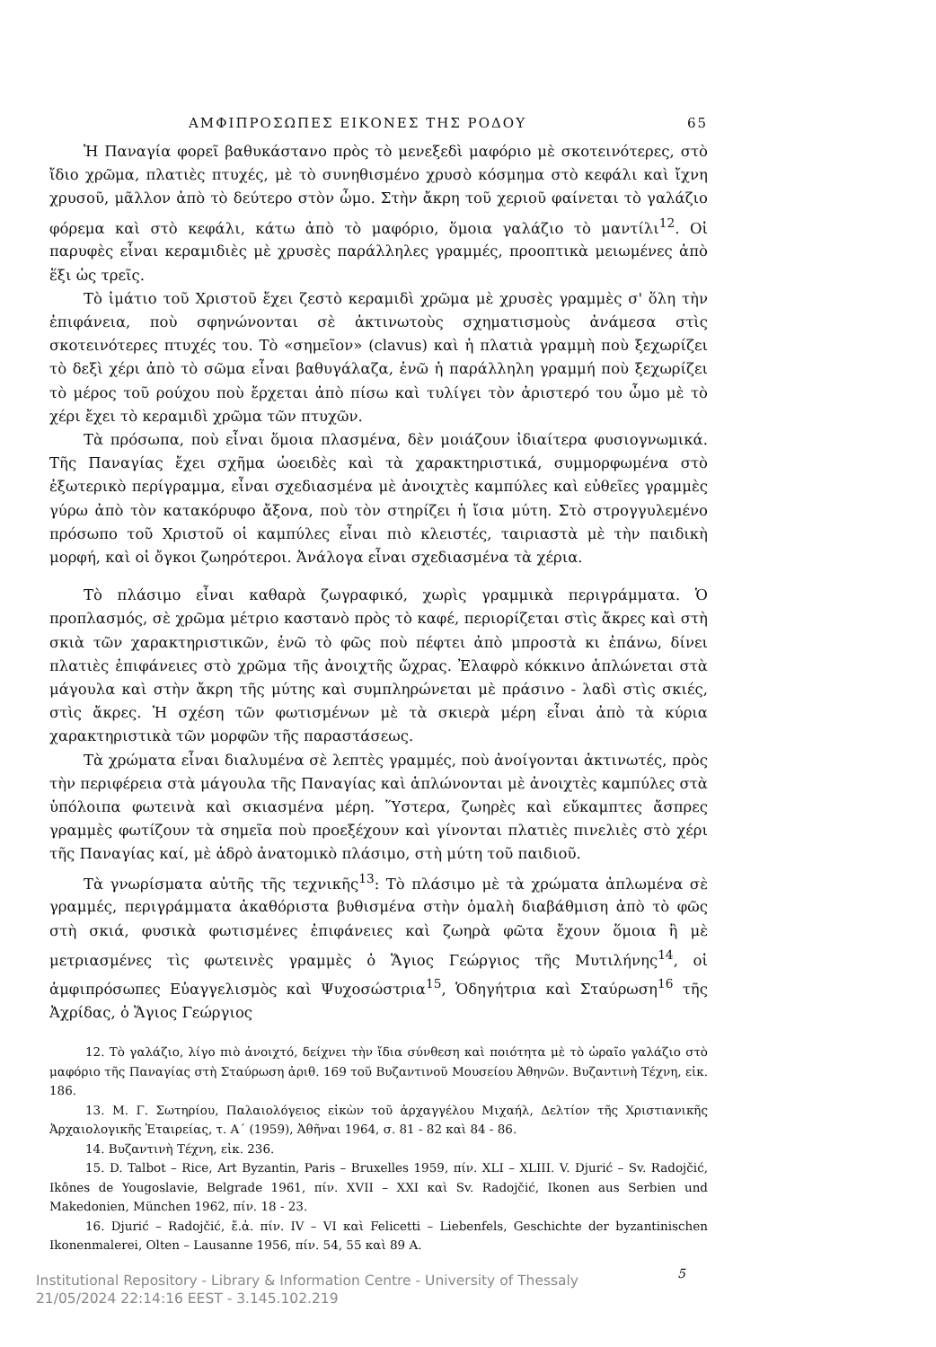ΑΜΦΙΠΡΟΣΩΠΕΣ ΕΙΚΟΝΕΣ ΤΗΣ ΡΟΔΟΥ 65
Ἡ Παναγία φορεῖ βαθυκάστανο πρὸς τὸ μενεξεδὶ μαφόριο μὲ σκοτεινότερες, στὸ ἴδιο χρῶμα, πλατιὲς πτυχές, μὲ τὸ συνηθισμένο χρυσὸ κόσμημα στὸ κεφάλι καὶ ἴχνη χρυσοῦ, μᾶλλον ἀπὸ τὸ δεύτερο στὸν ὦμο. Στὴν ἄκρη τοῦ χεριοῦ φαίνεται τὸ γαλάζιο φόρεμα καὶ στὸ κεφάλι, κάτω ἀπὸ τὸ μαφόριο, ὅμοια γαλάζιο τὸ μαντίλι<sup>12</sup>. Οἱ παρυφὲς εἶναι κεραμιδιὲς μὲ χρυσὲς παράλληλες γραμμές, προοπτικὰ μειωμένες ἀπὸ ἕξι ὡς τρεῖς.
Τὸ ἱμάτιο τοῦ Χριστοῦ ἔχει ζεστὸ κεραμιδὶ χρῶμα μὲ χρυσὲς γραμμὲς σ' ὅλη τὴν ἐπιφάνεια, ποὺ σφηνώνονται σὲ ἀκτινωτοὺς σχηματισμοὺς ἀνάμεσα στὶς σκοτεινότερες πτυχές του. Τὸ «σημεῖον» (clavus) καὶ ἡ πλατιὰ γραμμὴ ποὺ ξεχωρίζει τὸ δεξὶ χέρι ἀπὸ τὸ σῶμα εἶναι βαθυγάλαζα, ἐνῶ ἡ παράλληλη γραμμή ποὺ ξεχωρίζει τὸ μέρος τοῦ ρούχου ποὺ ἔρχεται ἀπὸ πίσω καὶ τυλίγει τὸν ἀριστερό του ὦμο μὲ τὸ χέρι ἔχει τὸ κεραμιδὶ χρῶμα τῶν πτυχῶν.
Τὰ πρόσωπα, ποὺ εἶναι ὅμοια πλασμένα, δὲν μοιάζουν ἰδιαίτερα φυσιογνωμικά. Τῆς Παναγίας ἔχει σχῆμα ὠοειδὲς καὶ τὰ χαρακτηριστικά, συμμορφωμένα στὸ ἐξωτερικὸ περίγραμμα, εἶναι σχεδιασμένα μὲ ἀνοιχτὲς καμπύλες καὶ εὐθεῖες γραμμὲς γύρω ἀπὸ τὸν κατακόρυφο ἄξονα, ποὺ τὸν στηρίζει ἡ ἴσια μύτη. Στὸ στρογγυλεμένο πρόσωπο τοῦ Χριστοῦ οἱ καμπύλες εἶναι πιὸ κλειστές, ταιριαστὰ μὲ τὴν παιδικὴ μορφή, καὶ οἱ ὄγκοι ζωηρότεροι. Ἀνάλογα εἶναι σχεδιασμένα τὰ χέρια.
Τὸ πλάσιμο εἶναι καθαρὰ ζωγραφικό, χωρὶς γραμμικὰ περιγράμματα. Ὁ προπλασμός, σὲ χρῶμα μέτριο καστανὸ πρὸς τὸ καφέ, περιορίζεται στὶς ἄκρες καὶ στὴ σκιὰ τῶν χαρακτηριστικῶν, ἐνῶ τὸ φῶς ποὺ πέφτει ἀπὸ μπροστὰ κι ἐπάνω, δίνει πλατιὲς ἐπιφάνειες στὸ χρῶμα τῆς ἀνοιχτῆς ὤχρας. Ἐλαφρὸ κόκκινο ἁπλώνεται στὰ μάγουλα καὶ στὴν ἄκρη τῆς μύτης καὶ συμπληρώνεται μὲ πράσινο - λαδὶ στὶς σκιές, στὶς ἄκρες. Ἡ σχέση τῶν φωτισμένων μὲ τὰ σκιερὰ μέρη εἶναι ἀπὸ τὰ κύρια χαρακτηριστικὰ τῶν μορφῶν τῆς παραστάσεως.
Τὰ χρώματα εἶναι διαλυμένα σὲ λεπτὲς γραμμές, ποὺ ἀνοίγονται ἀκτινωτές, πρὸς τὴν περιφέρεια στὰ μάγουλα τῆς Παναγίας καὶ ἁπλώνονται μὲ ἀνοιχτὲς καμπύλες στὰ ὑπόλοιπα φωτεινὰ καὶ σκιασμένα μέρη. Ὕστερα, ζωηρὲς καὶ εὔκαμπτες ἄσπρες γραμμὲς φωτίζουν τὰ σημεῖα ποὺ προεξέχουν καὶ γίνονται πλατιὲς πινελιὲς στὸ χέρι τῆς Παναγίας καί, μὲ ἁδρὸ ἀνατομικὸ πλάσιμο, στὴ μύτη τοῦ παιδιοῦ.
Τὰ γνωρίσματα αὐτῆς τῆς τεχνικῆς<sup>13</sup>: Τὸ πλάσιμο μὲ τὰ χρώματα ἁπλωμένα σὲ γραμμές, περιγράμματα ἀκαθόριστα βυθισμένα στὴν ὁμαλὴ διαβάθμιση ἀπὸ τὸ φῶς στὴ σκιά, φυσικὰ φωτισμένες ἐπιφάνειες καὶ ζωηρὰ φῶτα ἔχουν ὅμοια ἢ μὲ μετριασμένες τὶς φωτεινὲς γραμμὲς ὁ Ἅγιος Γεώργιος τῆς Μυτιλήνης<sup>14</sup>, οἱ ἀμφιπρόσωπες Εὐαγγελισμὸς καὶ Ψυχοσώστρια<sup>15</sup>, Ὁδηγήτρια καὶ Σταύρωση<sup>16</sup> τῆς Ἀχρίδας, ὁ Ἅγιος Γεώργιος
12. Τὸ γαλάζιο, λίγο πιὸ ἀνοιχτό, δείχνει τὴν ἴδια σύνθεση καὶ ποιότητα μὲ τὸ ὡραῖο γαλάζιο στὸ μαφόριο τῆς Παναγίας στὴ Σταύρωση ἀριθ. 169 τοῦ Βυζαντινοῦ Μουσείου Ἀθηνῶν. Βυζαντινὴ Τέχνη, εἰκ. 186.
13. Μ. Γ. Σωτηρίου, Παλαιολόγειος εἰκὼν τοῦ ἀρχαγγέλου Μιχαήλ, Δελτίον τῆς Χριστιανικῆς Ἀρχαιολογικῆς Ἑταιρείας, τ. Α΄ (1959), Ἀθῆναι 1964, σ. 81 - 82 καὶ 84 - 86.
14. Βυζαντινὴ Τέχνη, εἰκ. 236.
15. D. Talbot – Rice, Art Byzantin, Paris – Bruxelles 1959, πίν. XLI – XLIII. V. Djurić – Sv. Radojčić, Ikônes de Yougoslavie, Belgrade 1961, πίν. XVII – XXI καὶ Sv. Radojčić, Ikonen aus Serbien und Makedonien, München 1962, πίν. 18 - 23.
16. Djurić – Radojčić, ἔ.ἀ. πίν. IV – VI καὶ Felicetti – Liebenfels, Geschichte der byzantinischen Ikonenmalerei, Olten – Lausanne 1956, πίν. 54, 55 καὶ 89 A.
5
Institutional Repository - Library & Information Centre - University of Thessaly
21/05/2024 22:14:16 EEST - 3.145.102.219